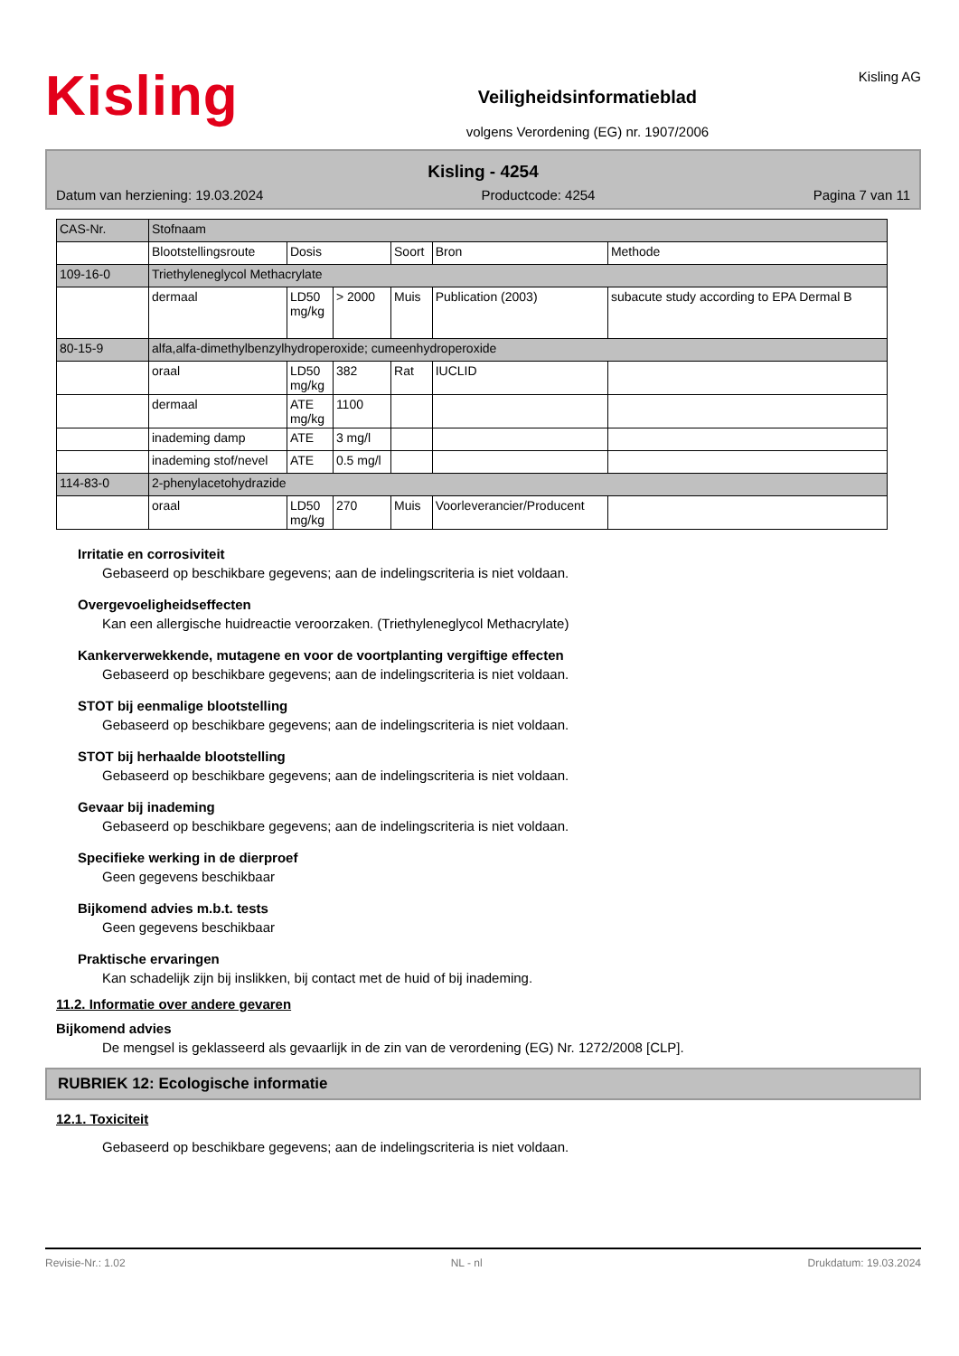Kisling
Veiligheidsinformatieblad
volgens Verordening (EG) nr. 1907/2006
Kisling AG
Kisling - 4254
Datum van herziening: 19.03.2024 Productcode: 4254 Pagina 7 van 11
| CAS-Nr. | Stofnaam | | | | | |
| | Blootstellingsroute | Dosis | | Soort | Bron | Methode |
| 109-16-0 | Triethyleneglycol Methacrylate | | | | | |
| | dermaal | LD50 mg/kg | > 2000 | Muis | Publication (2003) | subacute study according to EPA Dermal B |
| 80-15-9 | alfa,alfa-dimethylbenzylhydroperoxide; cumeenhydroperoxide | | | | | |
| | oraal | LD50 mg/kg | 382 | Rat | IUCLID | |
| | dermaal | ATE mg/kg | 1100 | | | |
| | inademing damp | ATE | 3 mg/l | | | |
| | inademing stof/nevel | ATE | 0.5 mg/l | | | |
| 114-83-0 | 2-phenylacetohydrazide | | | | | |
| | oraal | LD50 mg/kg | 270 | Muis | Voorleverancier/Producent | |
Irritatie en corrosiviteit
Gebaseerd op beschikbare gegevens; aan de indelingscriteria is niet voldaan.
Overgevoeligheidseffecten
Kan een allergische huidreactie veroorzaken. (Triethyleneglycol Methacrylate)
Kankerverwekkende, mutagene en voor de voortplanting vergiftige effecten
Gebaseerd op beschikbare gegevens; aan de indelingscriteria is niet voldaan.
STOT bij eenmalige blootstelling
Gebaseerd op beschikbare gegevens; aan de indelingscriteria is niet voldaan.
STOT bij herhaalde blootstelling
Gebaseerd op beschikbare gegevens; aan de indelingscriteria is niet voldaan.
Gevaar bij inademing
Gebaseerd op beschikbare gegevens; aan de indelingscriteria is niet voldaan.
Specifieke werking in de dierproef
Geen gegevens beschikbaar
Bijkomend advies m.b.t. tests
Geen gegevens beschikbaar
Praktische ervaringen
Kan schadelijk zijn bij inslikken, bij contact met de huid of bij inademing.
11.2. Informatie over andere gevaren
Bijkomend advies
De mengsel is geklasseerd als gevaarlijk in de zin van de verordening (EG) Nr. 1272/2008 [CLP].
RUBRIEK 12: Ecologische informatie
12.1. Toxiciteit
Gebaseerd op beschikbare gegevens; aan de indelingscriteria is niet voldaan.
Revisie-Nr.: 1.02 NL - nl Drukdatum: 19.03.2024